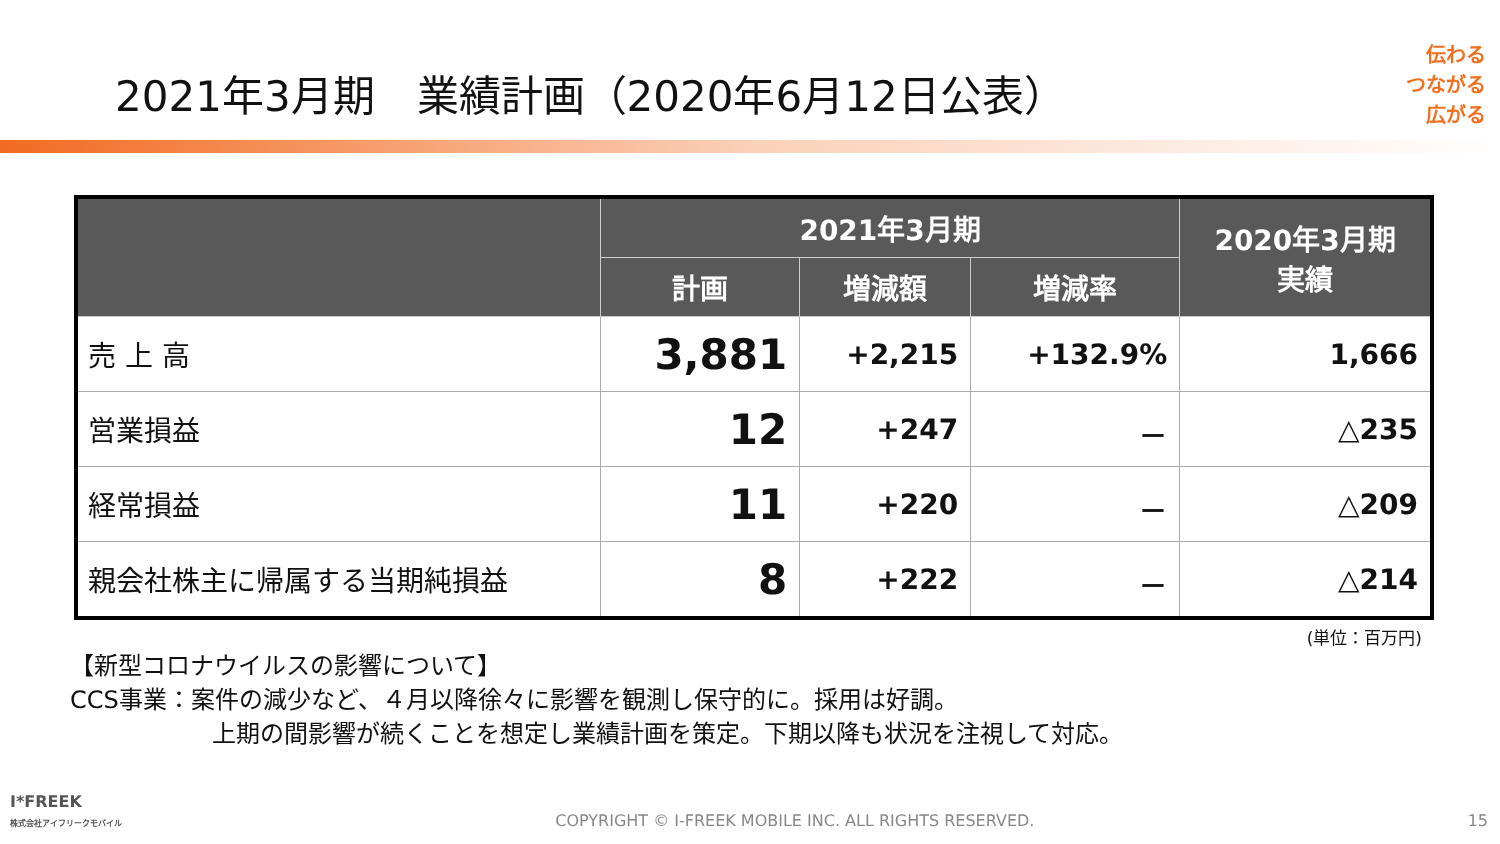2021年3月期　業績計画（2020年6月12日公表）
伝わる
つながる
広がる
| | 2021年3月期 | | | 2020年3月期 実績 |
| --- | --- | --- | --- | --- |
| | 計画 | 増減額 | 増減率 | |
| 売 上 高 | 3,881 | +2,215 | +132.9% | 1,666 |
| 営業損益 | 12 | +247 | － | △235 |
| 経常損益 | 11 | +220 | － | △209 |
| 親会社株主に帰属する当期純損益 | 8 | +222 | － | △214 |
(単位：百万円)
【新型コロナウイルスの影響について】
CCS事業：案件の減少など、４月以降徐々に影響を観測し保守的に。採用は好調。
上期の間影響が続くことを想定し業績計画を策定。下期以降も状況を注視して対応。
I*FREEK
株式会社アイフリークモバイル
COPYRIGHT © I-FREEK MOBILE INC. ALL RIGHTS RESERVED.
15